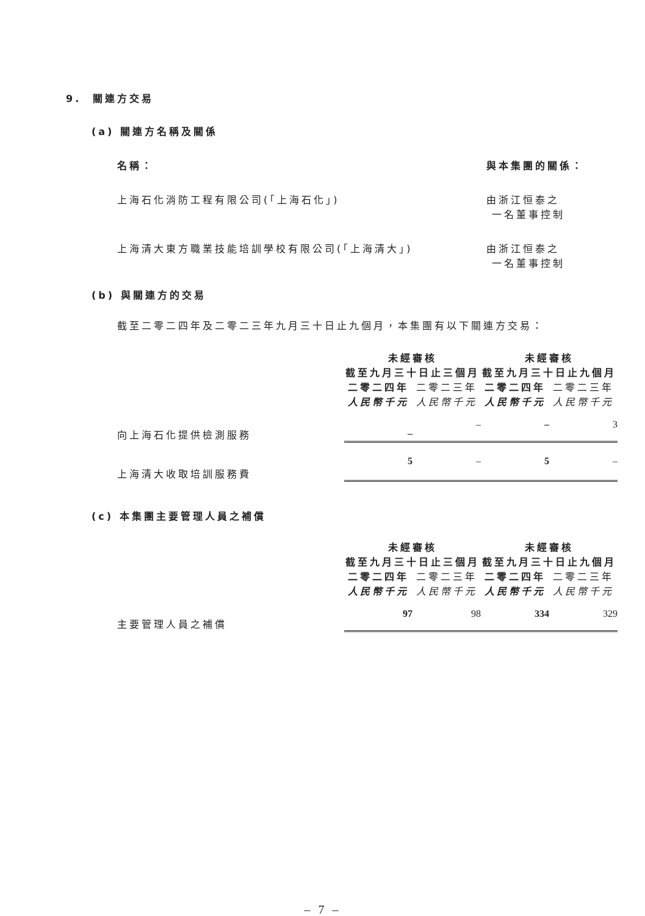9. 關連方交易
(a) 關連方名稱及關係
| 名稱： | 與本集團的關係： |
| 上海石化消防工程有限公司(「上海石化」) | 由浙江恒泰之 一名董事控制 |
| 上海清大東方職業技能培訓學校有限公司(「上海清大」) | 由浙江恒泰之 一名董事控制 |
(b) 與關連方的交易
截至二零二四年及二零二三年九月三十日止九個月，本集團有以下關連方交易：
| | 未經審核 截至九月三十日止三個月 | | 未經審核 截至九月三十日止九個月 | |
| | 二零二四年 | 二零二三年 | 二零二四年 | 二零二三年 |
| | 人民幣千元 | 人民幣千元 | 人民幣千元 | 人民幣千元 |
| 向上海石化提供檢測服務 | – | – | – | 3 |
| 上海清大收取培訓服務費 | 5 | – | 5 | – |
(c) 本集團主要管理人員之補償
| | 未經審核 截至九月三十日止三個月 | | 未經審核 截至九月三十日止九個月 | |
| | 二零二四年 | 二零二三年 | 二零二四年 | 二零二三年 |
| | 人民幣千元 | 人民幣千元 | 人民幣千元 | 人民幣千元 |
| 主要管理人員之補償 | 97 | 98 | 334 | 329 |
– 7 –